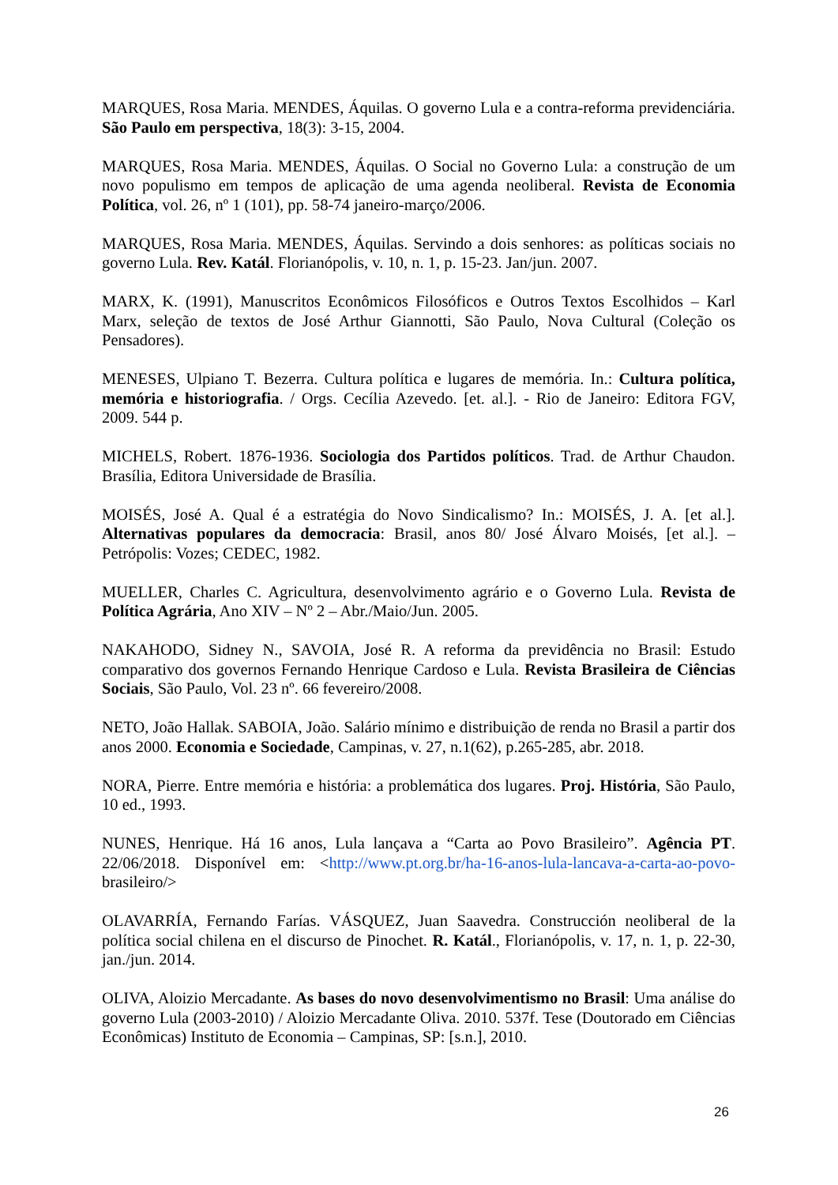MARQUES, Rosa Maria. MENDES, Áquilas. O governo Lula e a contra-reforma previdenciária. São Paulo em perspectiva, 18(3): 3-15, 2004.
MARQUES, Rosa Maria. MENDES, Áquilas. O Social no Governo Lula: a construção de um novo populismo em tempos de aplicação de uma agenda neoliberal. Revista de Economia Política, vol. 26, nº 1 (101), pp. 58-74 janeiro-março/2006.
MARQUES, Rosa Maria. MENDES, Áquilas. Servindo a dois senhores: as políticas sociais no governo Lula. Rev. Katál. Florianópolis, v. 10, n. 1, p. 15-23. Jan/jun. 2007.
MARX, K. (1991), Manuscritos Econômicos Filosóficos e Outros Textos Escolhidos – Karl Marx, seleção de textos de José Arthur Giannotti, São Paulo, Nova Cultural (Coleção os Pensadores).
MENESES, Ulpiano T. Bezerra. Cultura política e lugares de memória. In.: Cultura política, memória e historiografia. / Orgs. Cecília Azevedo. [et. al.]. - Rio de Janeiro: Editora FGV, 2009. 544 p.
MICHELS, Robert. 1876-1936. Sociologia dos Partidos políticos. Trad. de Arthur Chaudon. Brasília, Editora Universidade de Brasília.
MOISÉS, José A. Qual é a estratégia do Novo Sindicalismo? In.: MOISÉS, J. A. [et al.]. Alternativas populares da democracia: Brasil, anos 80/ José Álvaro Moisés, [et al.]. – Petrópolis: Vozes; CEDEC, 1982.
MUELLER, Charles C. Agricultura, desenvolvimento agrário e o Governo Lula. Revista de Política Agrária, Ano XIV – Nº 2 – Abr./Maio/Jun. 2005.
NAKAHODO, Sidney N., SAVOIA, José R. A reforma da previdência no Brasil: Estudo comparativo dos governos Fernando Henrique Cardoso e Lula. Revista Brasileira de Ciências Sociais, São Paulo, Vol. 23 nº. 66 fevereiro/2008.
NETO, João Hallak. SABOIA, João. Salário mínimo e distribuição de renda no Brasil a partir dos anos 2000. Economia e Sociedade, Campinas, v. 27, n.1(62), p.265-285, abr. 2018.
NORA, Pierre. Entre memória e história: a problemática dos lugares. Proj. História, São Paulo, 10 ed., 1993.
NUNES, Henrique. Há 16 anos, Lula lançava a “Carta ao Povo Brasileiro”. Agência PT. 22/06/2018. Disponível em: <http://www.pt.org.br/ha-16-anos-lula-lancava-a-carta-ao-povo- brasileiro/>
OLAVARRÍA, Fernando Farías. VÁSQUEZ, Juan Saavedra. Construcción neoliberal de la política social chilena en el discurso de Pinochet. R. Katál., Florianópolis, v. 17, n. 1, p. 22-30, jan./jun. 2014.
OLIVA, Aloizio Mercadante. As bases do novo desenvolvimentismo no Brasil: Uma análise do governo Lula (2003-2010) / Aloizio Mercadante Oliva. 2010. 537f. Tese (Doutorado em Ciências Econômicas) Instituto de Economia – Campinas, SP: [s.n.], 2010.
26